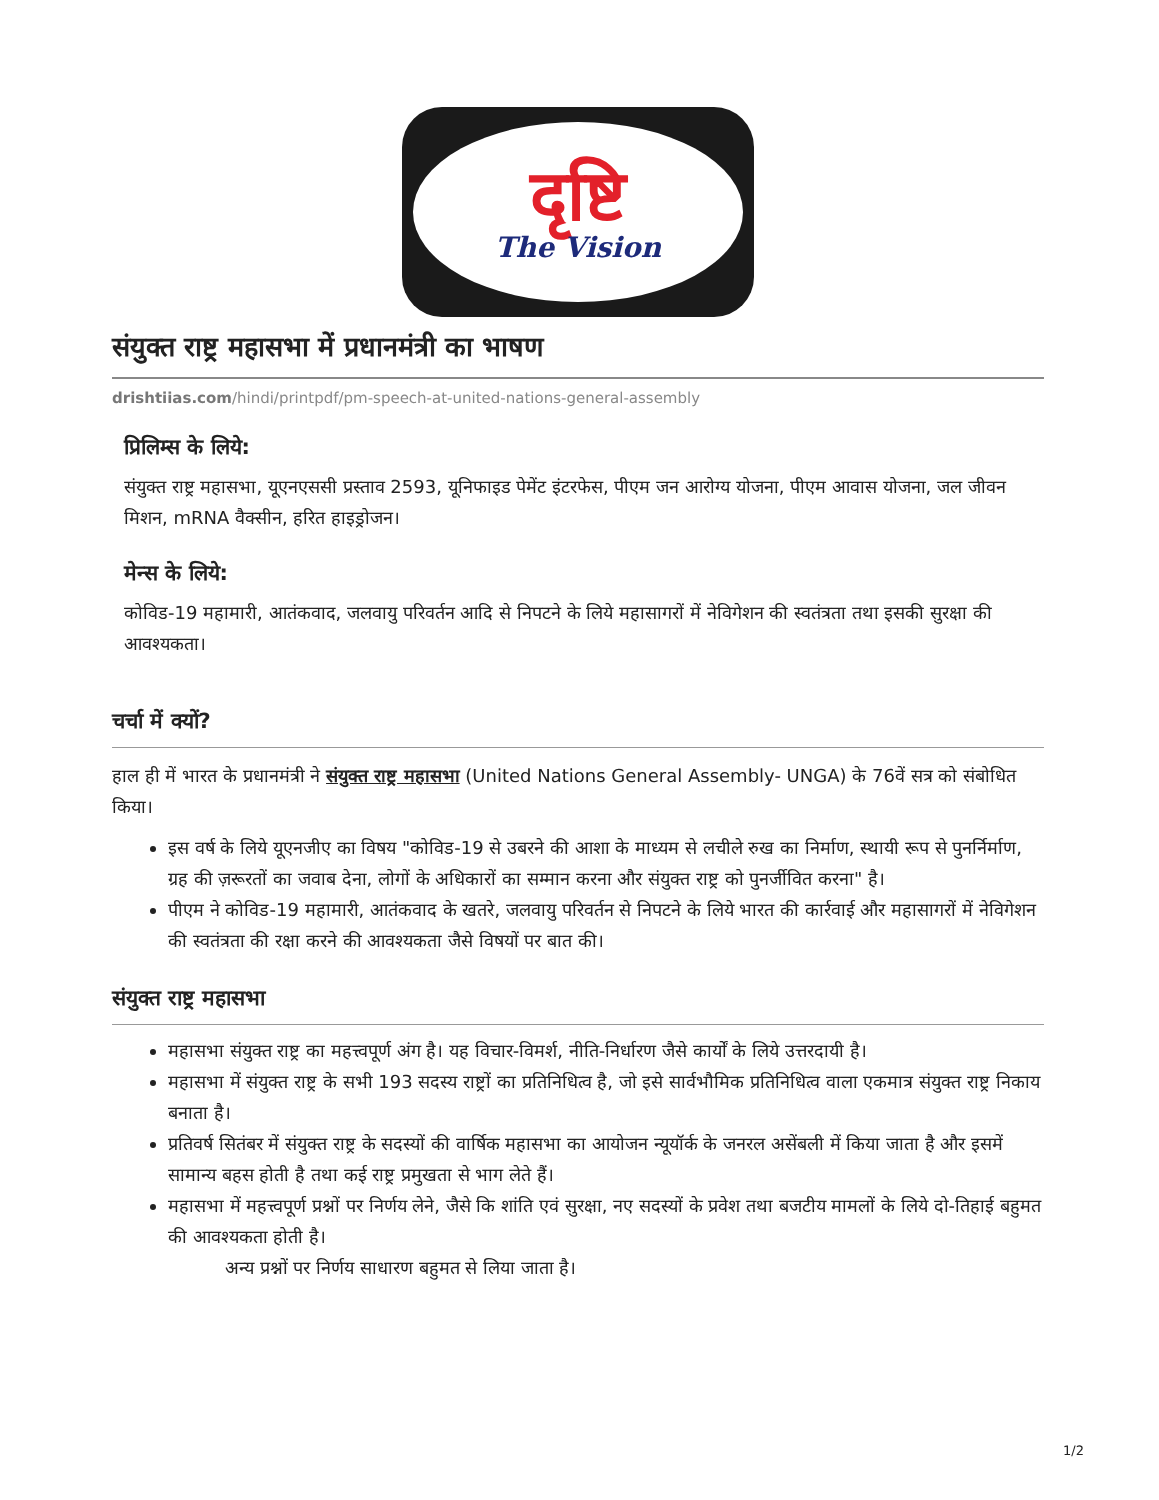दृष्टि
The Vision
संयुक्त राष्ट्र महासभा में प्रधानमंत्री का भाषण
drishtiias.com/hindi/printpdf/pm-speech-at-united-nations-general-assembly
प्रिलिम्स के लिये:
संयुक्त राष्ट्र महासभा, यूएनएससी प्रस्ताव 2593, यूनिफाइड पेमेंट इंटरफेस, पीएम जन आरोग्य योजना, पीएम आवास योजना, जल जीवन मिशन, mRNA वैक्सीन, हरित हाइड्रोजन।
मेन्स के लिये:
कोविड-19 महामारी, आतंकवाद, जलवायु परिवर्तन आदि से निपटने के लिये महासागरों में नेविगेशन की स्वतंत्रता तथा इसकी सुरक्षा की आवश्यकता।
चर्चा में क्यों?
हाल ही में भारत के प्रधानमंत्री ने संयुक्त राष्ट्र महासभा (United Nations General Assembly- UNGA) के 76वें सत्र को संबोधित किया।
इस वर्ष के लिये यूएनजीए का विषय "कोविड-19 से उबरने की आशा के माध्यम से लचीले रुख का निर्माण, स्थायी रूप से पुनर्निर्माण, ग्रह की ज़रूरतों का जवाब देना, लोगों के अधिकारों का सम्मान करना और संयुक्त राष्ट्र को पुनर्जीवित करना" है।
पीएम ने कोविड-19 महामारी, आतंकवाद के खतरे, जलवायु परिवर्तन से निपटने के लिये भारत की कार्रवाई और महासागरों में नेविगेशन की स्वतंत्रता की रक्षा करने की आवश्यकता जैसे विषयों पर बात की।
संयुक्त राष्ट्र महासभा
महासभा संयुक्त राष्ट्र का महत्त्वपूर्ण अंग है। यह विचार-विमर्श, नीति-निर्धारण जैसे कार्यों के लिये उत्तरदायी है।
महासभा में संयुक्त राष्ट्र के सभी 193 सदस्य राष्ट्रों का प्रतिनिधित्व है, जो इसे सार्वभौमिक प्रतिनिधित्व वाला एकमात्र संयुक्त राष्ट्र निकाय बनाता है।
प्रतिवर्ष सितंबर में संयुक्त राष्ट्र के सदस्यों की वार्षिक महासभा का आयोजन न्यूयॉर्क के जनरल असेंबली में किया जाता है और इसमें सामान्य बहस होती है तथा कई राष्ट्र प्रमुखता से भाग लेते हैं।
महासभा में महत्त्वपूर्ण प्रश्नों पर निर्णय लेने, जैसे कि शांति एवं सुरक्षा, नए सदस्यों के प्रवेश तथा बजटीय मामलों के लिये दो-तिहाई बहुमत की आवश्यकता होती है।
अन्य प्रश्नों पर निर्णय साधारण बहुमत से लिया जाता है।
1/2